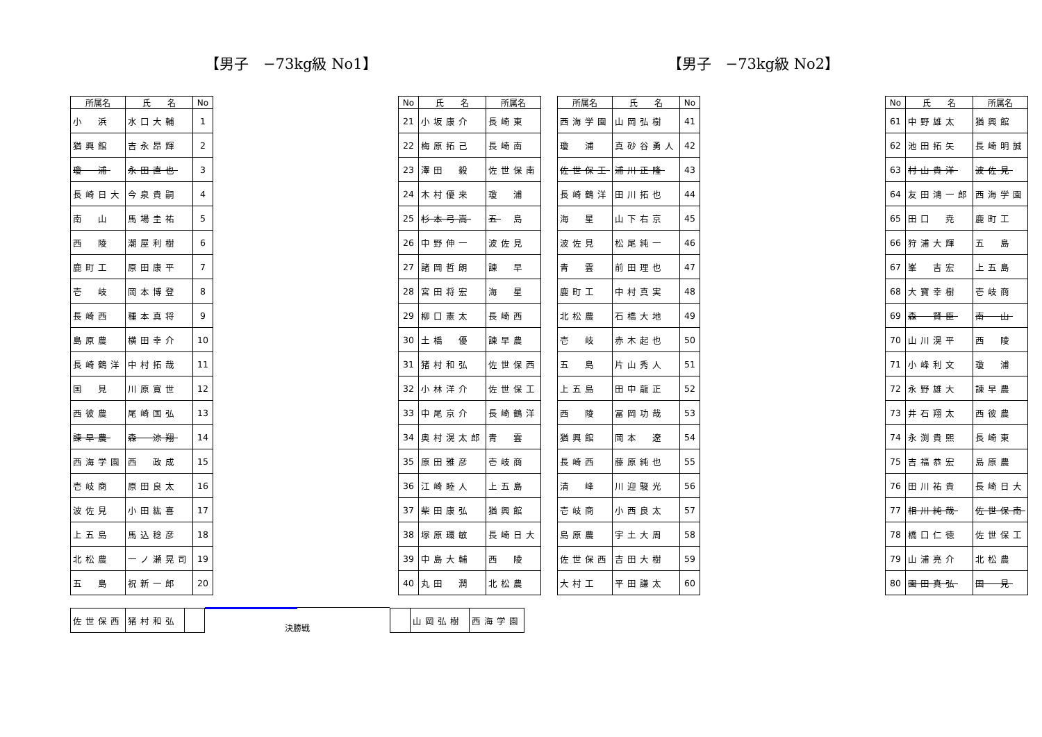【男子　−73kg級 No1】 【男子　−73kg級 No2】
| 所属名 | 氏 名 | No |
| --- | --- | --- |
| 小 浜 | 水口大輔 | 1 |
| 猶興館 | 吉永昂輝 | 2 |
| 瓊 浦 | 永田直也 | 3 |
| 長崎日大 | 今泉貴嗣 | 4 |
| 南 山 | 馬場圭祐 | 5 |
| 西 陵 | 潮屋利樹 | 6 |
| 鹿町工 | 原田康平 | 7 |
| 壱 岐 | 岡本博登 | 8 |
| 長崎西 | 種本真将 | 9 |
| 島原農 | 横田幸介 | 10 |
| 長崎鶴洋 | 中村拓哉 | 11 |
| 国 見 | 川原寛世 | 12 |
| 西彼農 | 尾崎国弘 | 13 |
| 諫早農 | 森 涼翔 | 14 |
| 西海学園 | 西 政成 | 15 |
| 壱岐商 | 原田良太 | 16 |
| 波佐見 | 小田紘喜 | 17 |
| 上五島 | 馬込稔彦 | 18 |
| 北松農 | 一ノ瀬晃司 | 19 |
| 五 島 | 祝新一郎 | 20 |
| No | 氏 名 | 所属名 |
| --- | --- | --- |
| 21 | 小坂康介 | 長崎東 |
| 22 | 梅原拓己 | 長崎南 |
| 23 | 澤田 毅 | 佐世保南 |
| 24 | 木村優来 | 瓊 浦 |
| 25 | 杉本弓嵩 | 五 島 |
| 26 | 中野伸一 | 波佐見 |
| 27 | 諸岡哲朗 | 諫 早 |
| 28 | 宮田将宏 | 海 星 |
| 29 | 柳口憲太 | 長崎西 |
| 30 | 土橋 優 | 諫早農 |
| 31 | 猪村和弘 | 佐世保西 |
| 32 | 小林洋介 | 佐世保工 |
| 33 | 中尾京介 | 長崎鶴洋 |
| 34 | 奥村滉太郎 | 青 雲 |
| 35 | 原田雅彦 | 壱岐商 |
| 36 | 江崎睦人 | 上五島 |
| 37 | 柴田康弘 | 猶興館 |
| 38 | 塚原環敏 | 長崎日大 |
| 39 | 中島大輔 | 西 陵 |
| 40 | 丸田 潤 | 北松農 |
| 所属名 | 氏 名 | No |
| --- | --- | --- |
| 西海学園 | 山岡弘樹 | 41 |
| 瓊 浦 | 真砂谷勇人 | 42 |
| 佐世保工 | 浦川正隆 | 43 |
| 長崎鶴洋 | 田川拓也 | 44 |
| 海 星 | 山下右京 | 45 |
| 波佐見 | 松尾純一 | 46 |
| 青 雲 | 前田理也 | 47 |
| 鹿町工 | 中村真実 | 48 |
| 北松農 | 石橋大地 | 49 |
| 壱 岐 | 赤木起也 | 50 |
| 五 島 | 片山秀人 | 51 |
| 上五島 | 田中龍正 | 52 |
| 西 陵 | 冨岡功哉 | 53 |
| 猶興館 | 岡本 遼 | 54 |
| 長崎西 | 藤原純也 | 55 |
| 清 峰 | 川迎駿光 | 56 |
| 壱岐商 | 小西良太 | 57 |
| 島原農 | 宇土大周 | 58 |
| 佐世保西 | 吉田大樹 | 59 |
| 大村工 | 平田謙太 | 60 |
| No | 氏 名 | 所属名 |
| --- | --- | --- |
| 61 | 中野雄太 | 猶興館 |
| 62 | 池田拓矢 | 長崎明誠 |
| 63 | 村山貴洋 | 波佐見 |
| 64 | 友田鴻一郎 | 西海学園 |
| 65 | 田口 尭 | 鹿町工 |
| 66 | 狩浦大輝 | 五 島 |
| 67 | 峯 吉宏 | 上五島 |
| 68 | 大寶幸樹 | 壱岐商 |
| 69 | 森 賢臣 | 南 山 |
| 70 | 山川滉平 | 西 陵 |
| 71 | 小峰利文 | 瓊 浦 |
| 72 | 永野雄大 | 諫早農 |
| 73 | 井石翔太 | 西彼農 |
| 74 | 永渕貴熙 | 長崎東 |
| 75 | 吉福恭宏 | 島原農 |
| 76 | 田川祐貴 | 長崎日大 |
| 77 | 相川純哉 | 佐世保南 |
| 78 | 橋口仁徳 | 佐世保工 |
| 79 | 山浦亮介 | 北松農 |
| 80 | 園田真弘 | 国 見 |
| 佐世保西 | 猪村和弘 | |
決勝戦
| | 山岡弘樹 | 西海学園 |